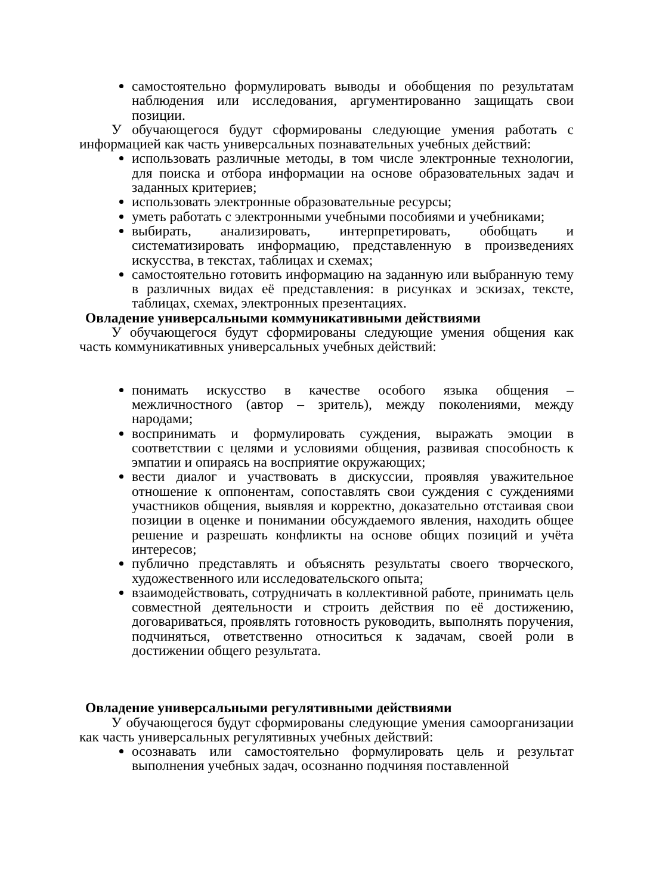самостоятельно формулировать выводы и обобщения по результатам наблюдения или исследования, аргументированно защищать свои позиции.
У обучающегося будут сформированы следующие умения работать с информацией как часть универсальных познавательных учебных действий:
использовать различные методы, в том числе электронные технологии, для поиска и отбора информации на основе образовательных задач и заданных критериев;
использовать электронные образовательные ресурсы;
уметь работать с электронными учебными пособиями и учебниками;
выбирать, анализировать, интерпретировать, обобщать и систематизировать информацию, представленную в произведениях искусства, в текстах, таблицах и схемах;
самостоятельно готовить информацию на заданную или выбранную тему в различных видах её представления: в рисунках и эскизах, тексте, таблицах, схемах, электронных презентациях.
Овладение универсальными коммуникативными действиями
У обучающегося будут сформированы следующие умения общения как часть коммуникативных универсальных учебных действий:
понимать искусство в качестве особого языка общения – межличностного (автор – зритель), между поколениями, между народами;
воспринимать и формулировать суждения, выражать эмоции в соответствии с целями и условиями общения, развивая способность к эмпатии и опираясь на восприятие окружающих;
вести диалог и участвовать в дискуссии, проявляя уважительное отношение к оппонентам, сопоставлять свои суждения с суждениями участников общения, выявляя и корректно, доказательно отстаивая свои позиции в оценке и понимании обсуждаемого явления, находить общее решение и разрешать конфликты на основе общих позиций и учёта интересов;
публично представлять и объяснять результаты своего творческого, художественного или исследовательского опыта;
взаимодействовать, сотрудничать в коллективной работе, принимать цель совместной деятельности и строить действия по её достижению, договариваться, проявлять готовность руководить, выполнять поручения, подчиняться, ответственно относиться к задачам, своей роли в достижении общего результата.
Овладение универсальными регулятивными действиями
У обучающегося будут сформированы следующие умения самоорганизации как часть универсальных регулятивных учебных действий:
осознавать или самостоятельно формулировать цель и результат выполнения учебных задач, осознанно подчиняя поставленной